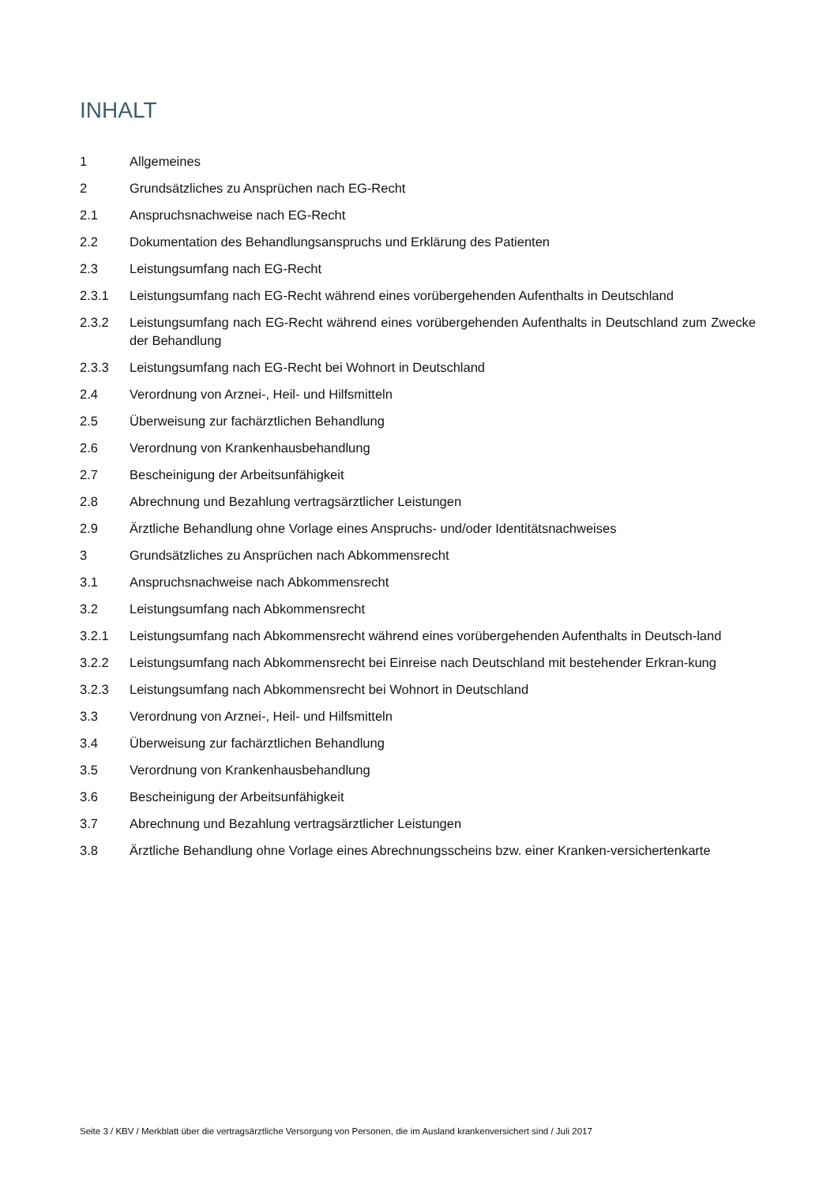INHALT
1 Allgemeines
2 Grundsätzliches zu Ansprüchen nach EG-Recht
2.1 Anspruchsnachweise nach EG-Recht
2.2 Dokumentation des Behandlungsanspruchs und Erklärung des Patienten
2.3 Leistungsumfang nach EG-Recht
2.3.1 Leistungsumfang nach EG-Recht während eines vorübergehenden Aufenthalts in Deutschland
2.3.2 Leistungsumfang nach EG-Recht während eines vorübergehenden Aufenthalts in Deutschland zum Zwecke der Behandlung
2.3.3 Leistungsumfang nach EG-Recht bei Wohnort in Deutschland
2.4 Verordnung von Arznei-, Heil- und Hilfsmitteln
2.5 Überweisung zur fachärztlichen Behandlung
2.6 Verordnung von Krankenhausbehandlung
2.7 Bescheinigung der Arbeitsunfähigkeit
2.8 Abrechnung und Bezahlung vertragsärztlicher Leistungen
2.9 Ärztliche Behandlung ohne Vorlage eines Anspruchs- und/oder Identitätsnachweises
3 Grundsätzliches zu Ansprüchen nach Abkommensrecht
3.1 Anspruchsnachweise nach Abkommensrecht
3.2 Leistungsumfang nach Abkommensrecht
3.2.1 Leistungsumfang nach Abkommensrecht während eines vorübergehenden Aufenthalts in Deutsch-land
3.2.2 Leistungsumfang nach Abkommensrecht bei Einreise nach Deutschland mit bestehender Erkran-kung
3.2.3 Leistungsumfang nach Abkommensrecht bei Wohnort in Deutschland
3.3 Verordnung von Arznei-, Heil- und Hilfsmitteln
3.4 Überweisung zur fachärztlichen Behandlung
3.5 Verordnung von Krankenhausbehandlung
3.6 Bescheinigung der Arbeitsunfähigkeit
3.7 Abrechnung und Bezahlung vertragsärztlicher Leistungen
3.8 Ärztliche Behandlung ohne Vorlage eines Abrechnungsscheins bzw. einer Kranken-versichertenkarte
Seite 3 / KBV / Merkblatt über die vertragsärztliche Versorgung von Personen, die im Ausland krankenversichert sind / Juli 2017